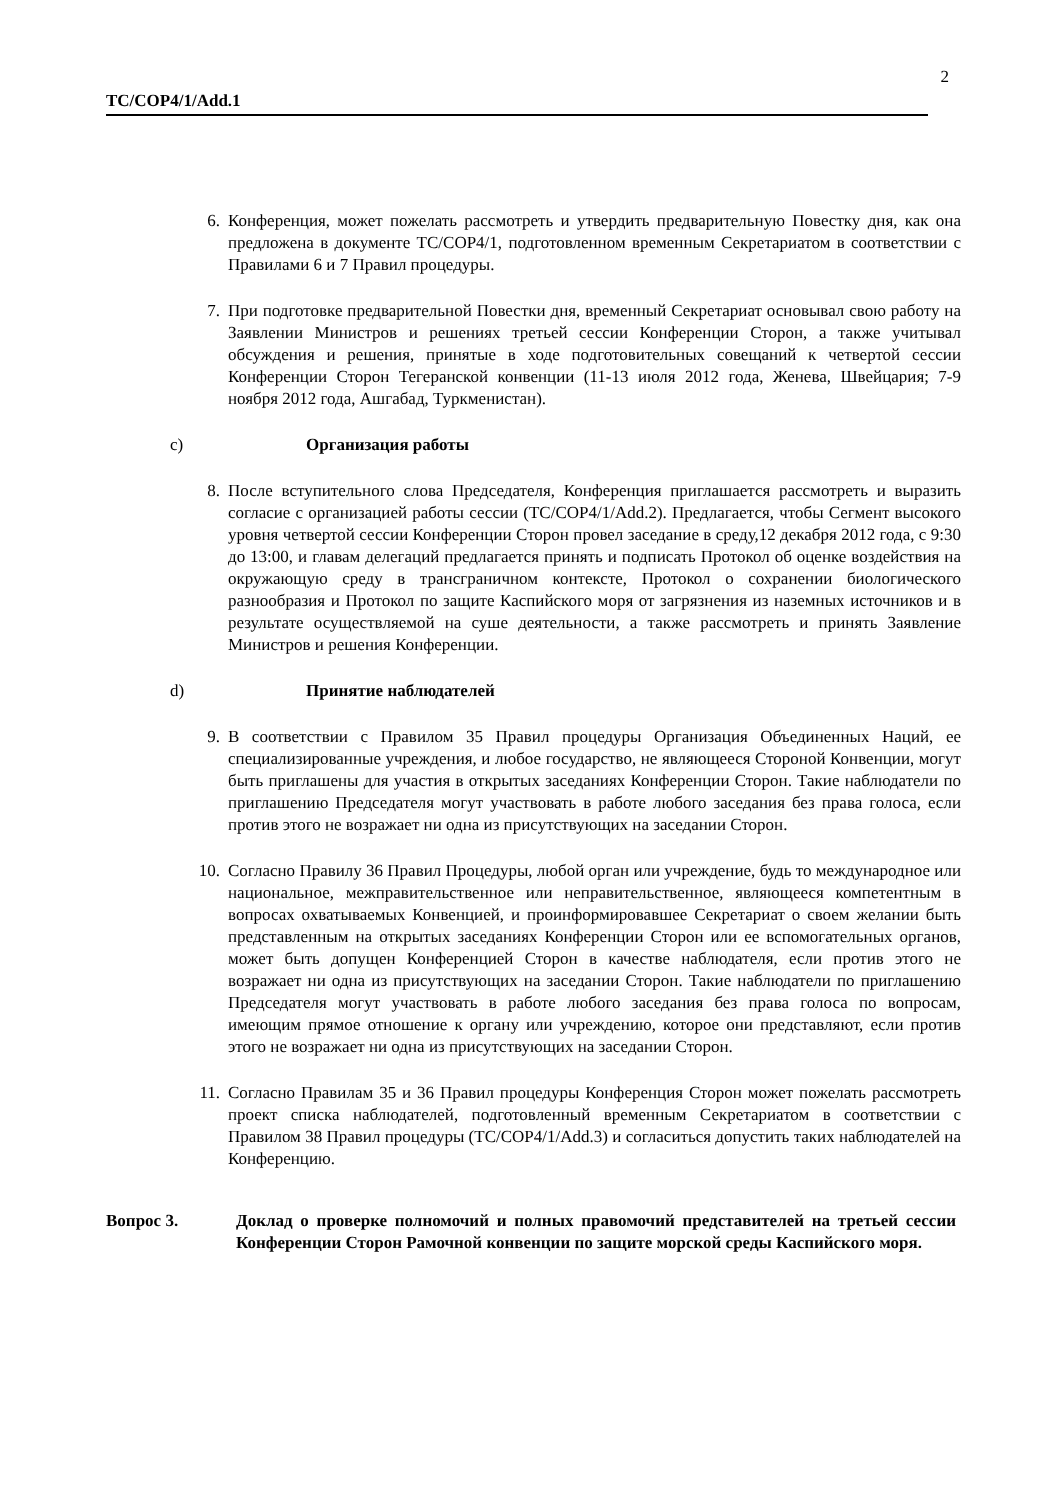2
TC/COP4/1/Add.1
6. Конференция, может пожелать рассмотреть и утвердить предварительную Повестку дня, как она предложена в документе TC/COP4/1, подготовленном временным Секретариатом в соответствии с Правилами 6 и 7 Правил процедуры.
7. При подготовке предварительной Повестки дня, временный Секретариат основывал свою работу на Заявлении Министров и решениях третьей сессии Конференции Сторон, а также учитывал обсуждения и решения, принятые в ходе подготовительных совещаний к четвертой сессии Конференции Сторон Тегеранской конвенции (11-13 июля 2012 года, Женева, Швейцария; 7-9 ноября 2012 года, Ашгабад, Туркменистан).
c) Организация работы
8. После вступительного слова Председателя, Конференция приглашается рассмотреть и выразить согласие с организацией работы сессии (TC/COP4/1/Add.2). Предлагается, чтобы Сегмент высокого уровня четвертой сессии Конференции Сторон провел заседание в среду,12 декабря 2012 года, с 9:30 до 13:00, и главам делегаций предлагается принять и подписать Протокол об оценке воздействия на окружающую среду в трансграничном контексте, Протокол о сохранении биологического разнообразия и Протокол по защите Каспийского моря от загрязнения из наземных источников и в результате осуществляемой на суше деятельности, а также рассмотреть и принять Заявление Министров и решения Конференции.
d) Принятие наблюдателей
9. В соответствии с Правилом 35 Правил процедуры Организация Объединенных Наций, ее специализированные учреждения, и любое государство, не являющееся Стороной Конвенции, могут быть приглашены для участия в открытых заседаниях Конференции Сторон. Такие наблюдатели по приглашению Председателя могут участвовать в работе любого заседания без права голоса, если против этого не возражает ни одна из присутствующих на заседании Сторон.
10. Согласно Правилу 36 Правил Процедуры, любой орган или учреждение, будь то международное или национальное, межправительственное или неправительственное, являющееся компетентным в вопросах охватываемых Конвенцией, и проинформировавшее Секретариат о своем желании быть представленным на открытых заседаниях Конференции Сторон или ее вспомогательных органов, может быть допущен Конференцией Сторон в качестве наблюдателя, если против этого не возражает ни одна из присутствующих на заседании Сторон. Такие наблюдатели по приглашению Председателя могут участвовать в работе любого заседания без права голоса по вопросам, имеющим прямое отношение к органу или учреждению, которое они представляют, если против этого не возражает ни одна из присутствующих на заседании Сторон.
11. Согласно Правилам 35 и 36 Правил процедуры Конференция Сторон может пожелать рассмотреть проект списка наблюдателей, подготовленный временным Секретариатом в соответствии с Правилом 38 Правил процедуры (TC/COP4/1/Add.3) и согласиться допустить таких наблюдателей на Конференцию.
Вопрос 3. Доклад о проверке полномочий и полных правомочий представителей на третьей сессии Конференции Сторон Рамочной конвенции по защите морской среды Каспийского моря.